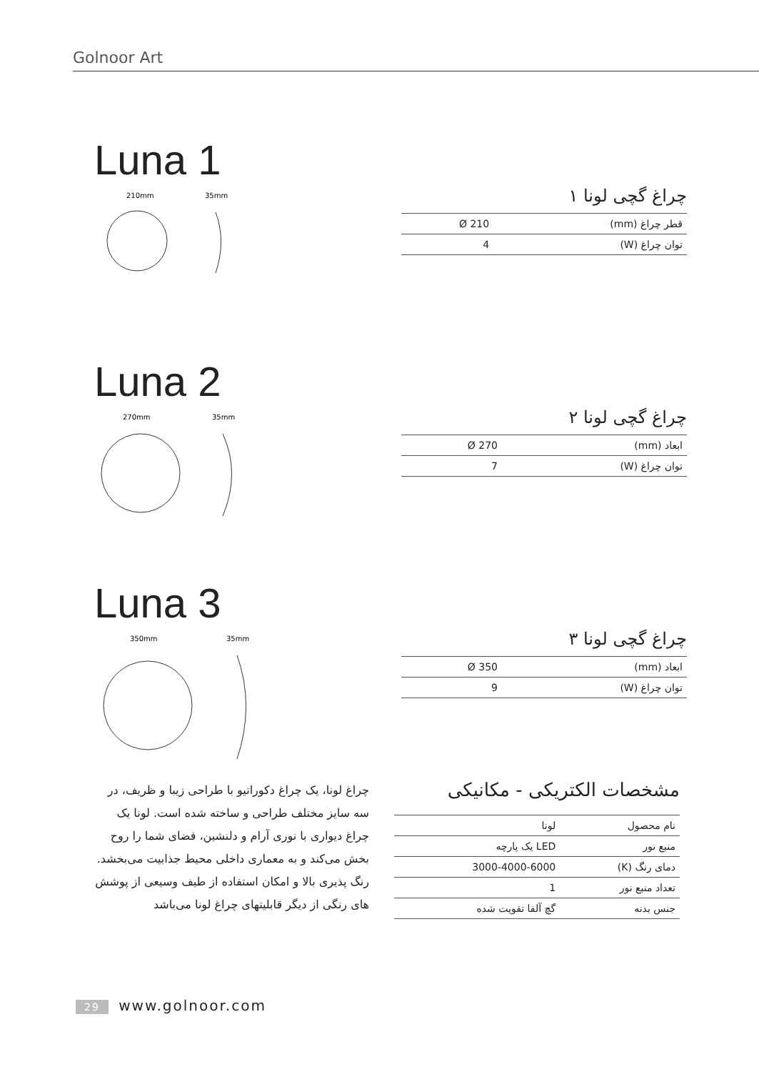Golnoor Art
Luna 1
210mm
35mm
چراغ گچی لونا ۱
| قطر چراغ (mm) | Ø 210 |
| توان چراغ (W) | 4 |
Luna 2
270mm
35mm
چراغ گچی لونا ۲
| ابعاد (mm) | Ø 270 |
| توان چراغ (W) | 7 |
Luna 3
350mm
35mm
چراغ گچی لونا ۳
| ابعاد (mm) | Ø 350 |
| توان چراغ (W) | 9 |
چراغ لونا، یک چراغ دکوراتیو با طراحی زیبا و ظریف، در سه سایز مختلف طراحی و ساخته شده است. لونا یک چراغ دیواری با نوری آرام و دلنشین، فضای شما را روح بخش می‌کند و به معماری داخلی محیط جذابیت می‌بخشد. رنگ پذیری بالا و امکان استفاده از طیف وسیعی از پوشش های رنگی از دیگر قابلیتهای چراغ لونا می‌باشد
مشخصات الکتریکی - مکانیکی
| نام محصول | لونا |
| منبع نور | LED یک پارچه |
| دمای رنگ (K) | 3000-4000-6000 |
| تعداد منبع نور | 1 |
| جنس بدنه | گچ آلفا تقویت شده |
29 www.golnoor.com